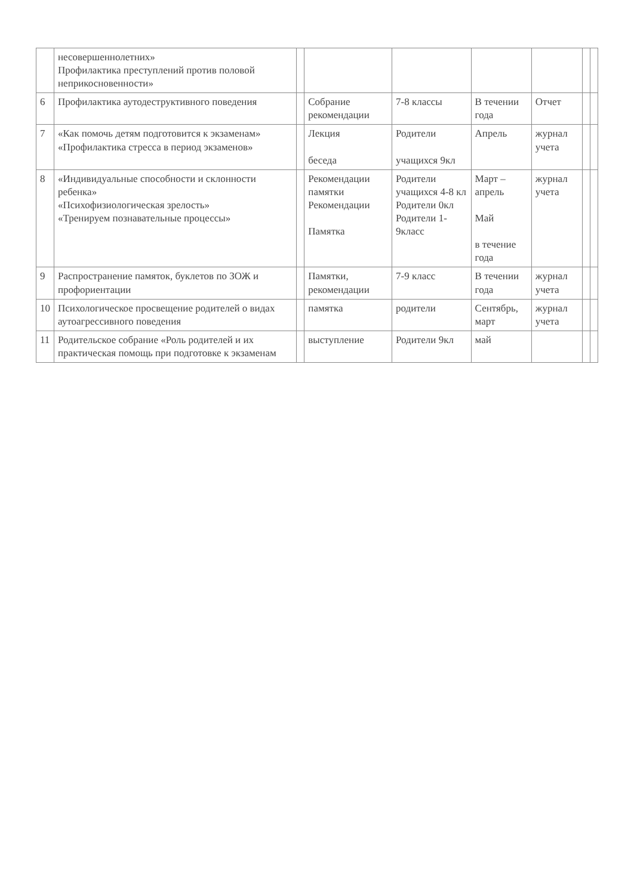| | несовершеннолетних» Профилактика преступлений против половой неприкосновенности» | | | | | | | |
| 6 | Профилактика аутодеструктивного поведения | | Собрание рекомендации | 7-8 классы | В течении года | Отчет | | |
| 7 | «Как помочь детям подготовится к экзаменам» «Профилактика стресса в период экзаменов» | | Лекция беседа | Родители учащихся 9кл | Апрель | журнал учета | | |
| 8 | «Индивидуальные способности и склонности ребенка» «Психофизиологическая зрелость» «Тренируем познавательные процессы» | | Рекомендации памятки Рекомендации Памятка | Родители учащихся 4-8 кл Родители 0кл Родители 1-9класс | Март –апрель Май в течение года | журнал учета | | |
| 9 | Распространение памяток, буклетов по ЗОЖ и профориентации | | Памятки, рекомендации | 7-9 класс | В течении года | журнал учета | | |
| 10 | Психологическое просвещение родителей о видах аутоагрессивного поведения | | памятка | родители | Сентябрь, март | журнал учета | | |
| 11 | Родительское собрание «Роль родителей и их практическая помощь при подготовке к экзаменам | | выступление | Родители 9кл | май | | | |